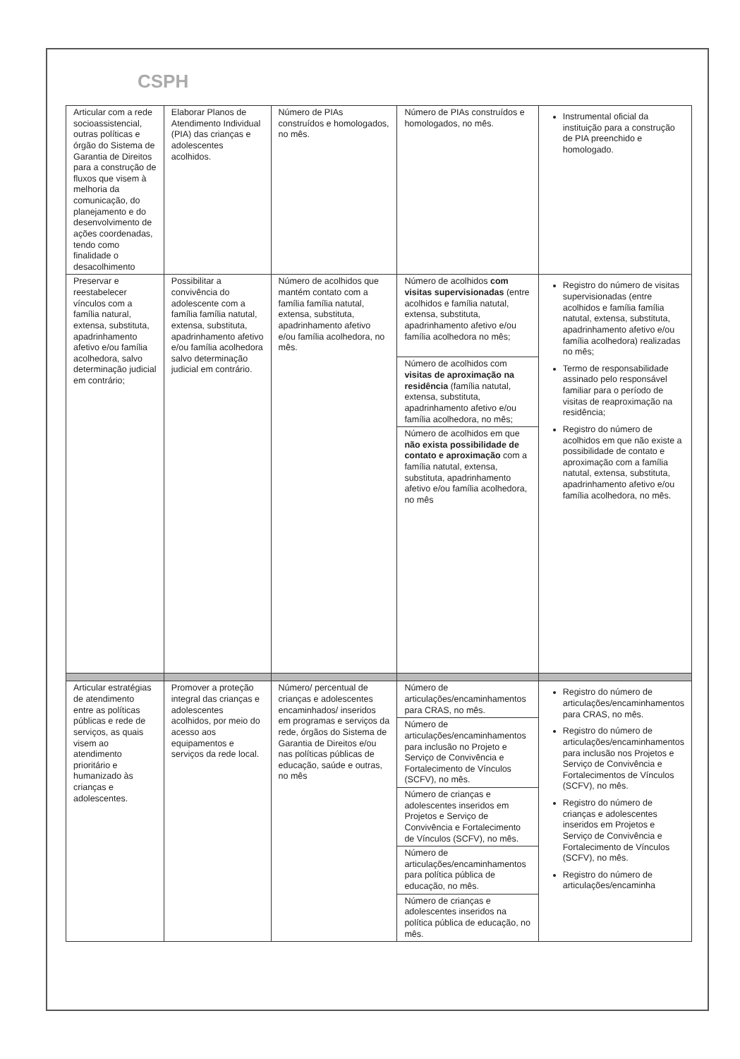CSPH
| Articular com a rede socioassistencial, outras políticas e órgão do Sistema de Garantia de Direitos para a construção de fluxos que visem à melhoria da comunicação, do planejamento e do desenvolvimento de ações coordenadas, tendo como finalidade o desacolhimento | Elaborar Planos de Atendimento Individual (PIA) das crianças e adolescentes acolhidos. | Número de PIAs construídos e homologados, no mês. | Número de PIAs construídos e homologados, no mês. | Instrumental oficial da instituição para a construção de PIA preenchido e homologado. |
| Preservar e reestabelecer vínculos com a família natural, extensa, substituta, apadrinhamento afetivo e/ou família acolhedora, salvo determinação judicial em contrário; | Possibilitar a convivência do adolescente com a família família natutal, extensa, substituta, apadrinhamento afetivo e/ou família acolhedora salvo determinação judicial em contrário. | Número de acolhidos que mantém contato com a família família natutal, extensa, substituta, apadrinhamento afetivo e/ou família acolhedora, no mês. | Número de acolhidos com visitas supervisionadas (entre acolhidos e família natutal, extensa, substituta, apadrinhamento afetivo e/ou família acolhedora no mês; Número de acolhidos com visitas de aproximação na residência (família natutal, extensa, substituta, apadrinhamento afetivo e/ou família acolhedora, no mês; Número de acolhidos em que não exista possibilidade de contato e aproximação com a família natutal, extensa, substituta, apadrinhamento afetivo e/ou família acolhedora, no mês | Registro do número de visitas supervisionadas (entre acolhidos e família família natutal, extensa, substituta, apadrinhamento afetivo e/ou família acolhedora) realizadas no mês; Termo de responsabilidade assinado pelo responsável familiar para o período de visitas de reaproximação na residência; Registro do número de acolhidos em que não existe a possibilidade de contato e aproximação com a família natutal, extensa, substituta, apadrinhamento afetivo e/ou família acolhedora, no mês. |
| Articular estratégias de atendimento entre as políticas públicas e rede de serviços, as quais visem ao atendimento prioritário e humanizado às crianças e adolescentes. | Promover a proteção integral das crianças e adolescentes acolhidos, por meio do acesso aos equipamentos e serviços da rede local. | Número/ percentual de crianças e adolescentes encaminhados/ inseridos em programas e serviços da rede, órgãos do Sistema de Garantia de Direitos e/ou nas políticas públicas de educação, saúde e outras, no mês | Número de articulações/encaminhamentos para CRAS, no mês. Número de articulações/encaminhamentos para inclusão no Projeto e Serviço de Convivência e Fortalecimento de Vínculos (SCFV), no mês. Número de crianças e adolescentes inseridos em Projetos e Serviço de Convivência e Fortalecimento de Vínculos (SCFV), no mês. Número de articulações/encaminhamentos para política pública de educação, no mês. Número de crianças e adolescentes inseridos na política pública de educação, no mês. | Registro do número de articulações/encaminhamentos para CRAS, no mês. Registro do número de articulações/encaminhamentos para inclusão nos Projetos e Serviço de Convivência e Fortalecimentos de Vínculos (SCFV), no mês. Registro do número de crianças e adolescentes inseridos em Projetos e Serviço de Convivência e Fortalecimento de Vínculos (SCFV), no mês. Registro do número de articulações/encaminha |